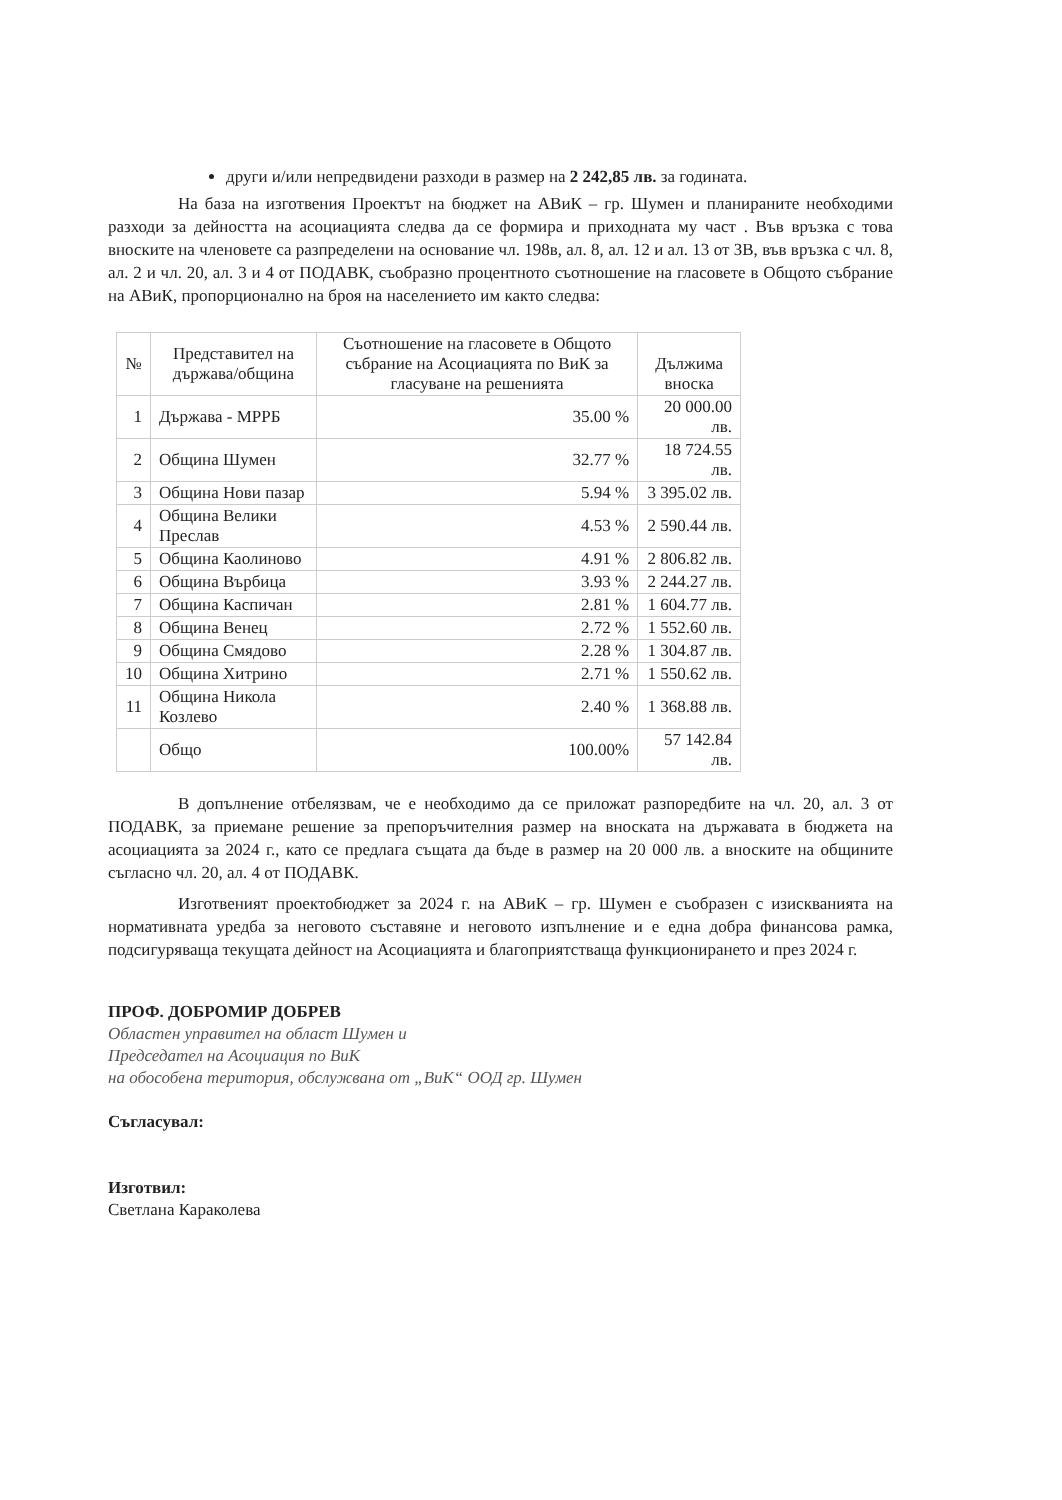други и/или непредвидени разходи в размер на 2 242,85 лв. за годината.
На база на изготвения Проектът на бюджет на АВиК – гр. Шумен и планираните необходими разходи за дейността на асоциацията следва да се формира и приходната му част . Във връзка с това вноските на членовете са разпределени на основание чл. 198в, ал. 8, ал. 12 и ал. 13 от ЗВ, във връзка с чл. 8, ал. 2 и чл. 20, ал. 3 и 4 от ПОДАВК, съобразно процентното съотношение на гласовете в Общото събрание на АВиК, пропорционално на броя на населението им както следва:
| № | Представител на държава/община | Съотношение на гласовете в Общото събрание на Асоциацията по ВиК за гласуване на решенията | Дължима вноска |
| --- | --- | --- | --- |
| 1 | Държава - МРРБ | 35.00 % | 20 000.00 лв. |
| 2 | Община Шумен | 32.77 % | 18 724.55 лв. |
| 3 | Община Нови пазар | 5.94 % | 3 395.02 лв. |
| 4 | Община Велики Преслав | 4.53 % | 2 590.44 лв. |
| 5 | Община Каолиново | 4.91 % | 2 806.82 лв. |
| 6 | Община Върбица | 3.93 % | 2 244.27 лв. |
| 7 | Община Каспичан | 2.81 % | 1 604.77 лв. |
| 8 | Община Венец | 2.72 % | 1 552.60 лв. |
| 9 | Община Смядово | 2.28 % | 1 304.87 лв. |
| 10 | Община Хитрино | 2.71 % | 1 550.62 лв. |
| 11 | Община Никола Козлево | 2.40 % | 1 368.88 лв. |
| | Общо | 100.00% | 57 142.84 лв. |
В допълнение отбелязвам, че е необходимо да се приложат разпоредбите на чл. 20, ал. 3 от ПОДАВК, за приемане решение за препоръчителния размер на вноската на държавата в бюджета на асоциацията за 2024 г., като се предлага същата да бъде в размер на 20 000 лв. а вноските на общините съгласно чл. 20, ал. 4 от ПОДАВК.
Изготвеният проектобюджет за 2024 г. на АВиК – гр. Шумен е съобразен с изискванията на нормативната уредба за неговото съставяне и неговото изпълнение и е една добра финансова рамка, подсигуряваща текущата дейност на Асоциацията и благоприятстваща функционирането и през 2024 г.
ПРОФ. ДОБРОМИР ДОБРЕВ
Областен управител на област Шумен и
Председател на Асоциация по ВиК
на обособена територия, обслужвана от „ВиК“ ООД гр. Шумен
Съгласувал:
Изготвил:
Светлана Караколева